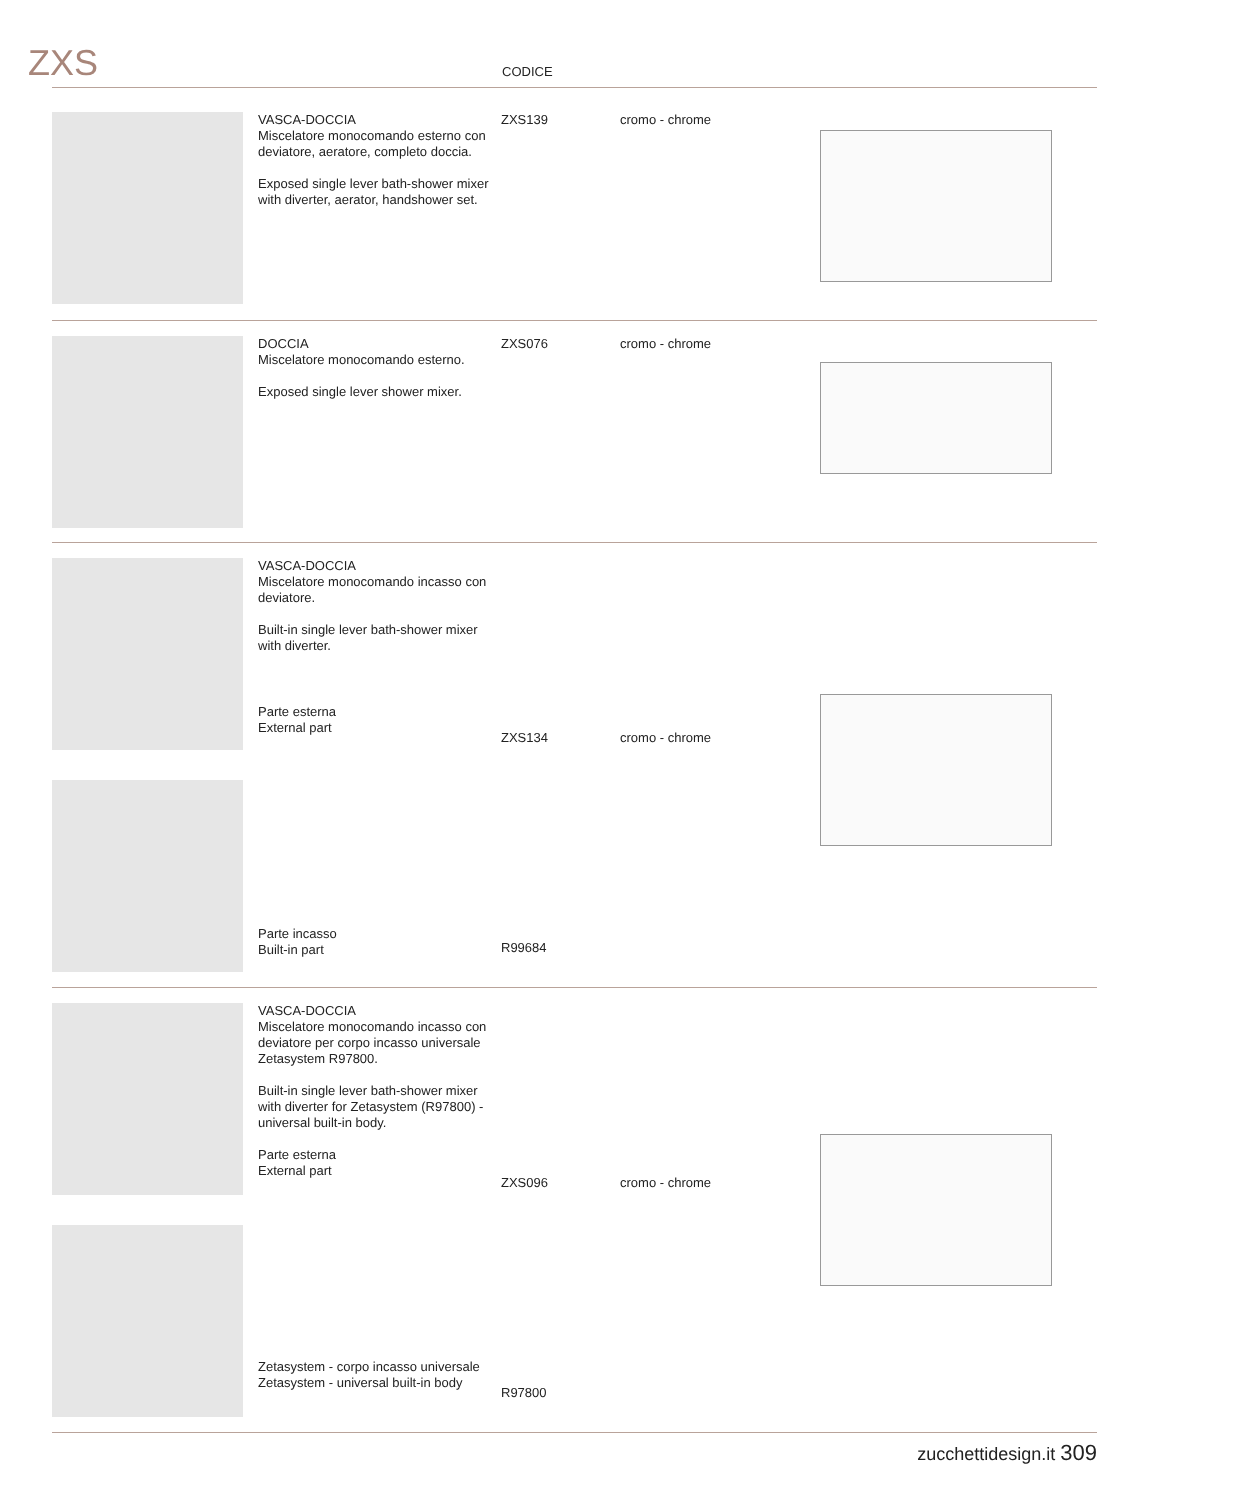ZXS CODICE
| | VASCA-DOCCIA Miscelatore monocomando esterno con deviatore, aeratore, completo doccia. Exposed single lever bath-shower mixer with diverter, aerator, handshower set. | ZXS139 | cromo - chrome | |
| | DOCCIA Miscelatore monocomando esterno. Exposed single lever shower mixer. | ZXS076 | cromo - chrome | |
| | VASCA-DOCCIA Miscelatore monocomando incasso con deviatore. Built-in single lever bath-shower mixer with diverter. Parte esterna External part Parte incasso Built-in part | ZXS134 R99684 | cromo - chrome | |
| | VASCA-DOCCIA Miscelatore monocomando incasso con deviatore per corpo incasso universale Zetasystem R97800. Built-in single lever bath-shower mixer with diverter for Zetasystem (R97800) - universal built-in body. Parte esterna External part Zetasystem - corpo incasso universale Zetasystem - universal built-in body | ZXS096 R97800 | cromo - chrome | |
zucchettidesign.it 309